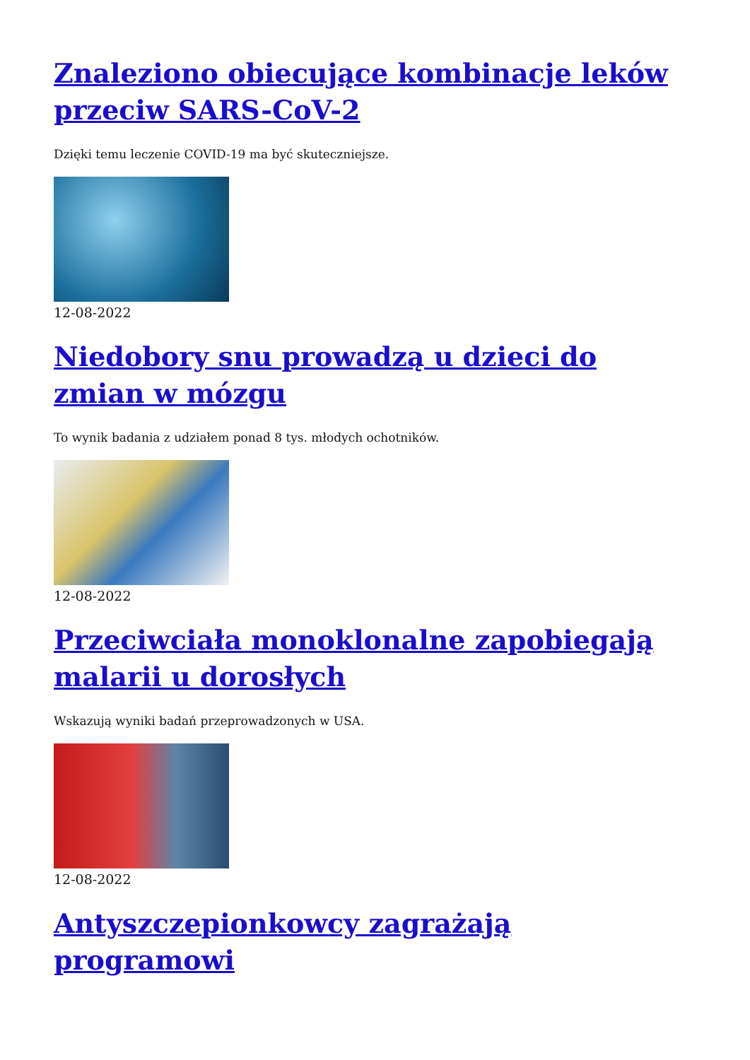Znaleziono obiecujące kombinacje leków przeciw SARS-CoV-2
Dzięki temu leczenie COVID-19 ma być skuteczniejsze.
12-08-2022
Niedobory snu prowadzą u dzieci do zmian w mózgu
To wynik badania z udziałem ponad 8 tys. młodych ochotników.
12-08-2022
Przeciwciała monoklonalne zapobiegają malarii u dorosłych
Wskazują wyniki badań przeprowadzonych w USA.
12-08-2022
Antyszczepionkowcy zagrażają programowi